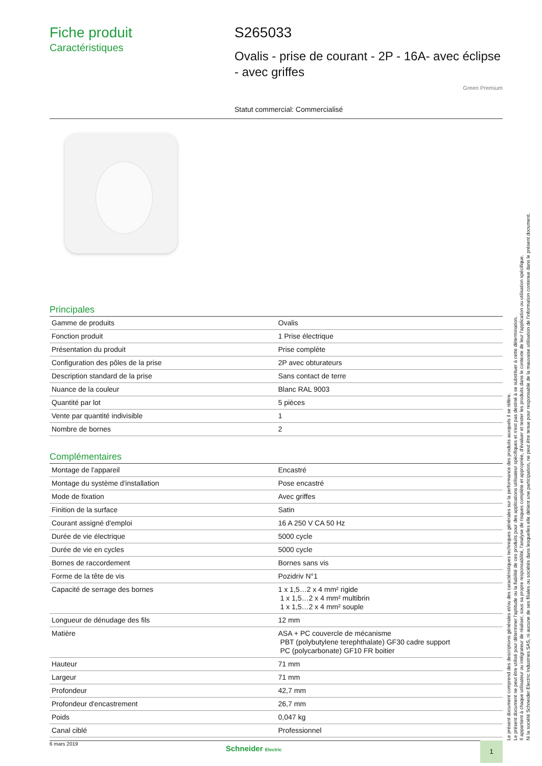Fiche produit
Caractéristiques
S265033
Ovalis - prise de courant - 2P - 16A- avec éclipse - avec griffes
Green Premium
Statut commercial: Commercialisé
Principales
| Gamme de produits | Ovalis |
| Fonction produit | 1 Prise électrique |
| Présentation du produit | Prise complète |
| Configuration des pôles de la prise | 2P avec obturateurs |
| Description standard de la prise | Sans contact de terre |
| Nuance de la couleur | Blanc RAL 9003 |
| Quantité par lot | 5 pièces |
| Vente par quantité indivisible | 1 |
| Nombre de bornes | 2 |
Complémentaires
| Montage de l'appareil | Encastré |
| Montage du système d'installation | Pose encastré |
| Mode de fixation | Avec griffes |
| Finition de la surface | Satin |
| Courant assigné d'emploi | 16 A 250 V CA 50 Hz |
| Durée de vie électrique | 5000 cycle |
| Durée de vie en cycles | 5000 cycle |
| Bornes de raccordement | Bornes sans vis |
| Forme de la tête de vis | Pozidriv N°1 |
| Capacité de serrage des bornes | 1 x 1,5…2 x 4 mm² rigide 1 x 1,5…2 x 4 mm² multibrin 1 x 1,5…2 x 4 mm² souple |
| Longueur de dénudage des fils | 12 mm |
| Matière | ASA + PC couvercle de mécanisme PBT (polybutylene terephthalate) GF30 cadre support PC (polycarbonate) GF10 FR boitier |
| Hauteur | 71 mm |
| Largeur | 71 mm |
| Profondeur | 42,7 mm |
| Profondeur d'encastrement | 26,7 mm |
| Poids | 0,047 kg |
| Canal ciblé | Professionnel |
Le présent document comprend des descriptions générales et/ou des caractéristiques techniques générales sur la performance des produits auxquels il se réfère.
Le présent document ne peut être utilisé pour déterminer l'aptitude ou la fiabilité de ces produits pour des applications utilisateur spécifiques et n'est pas destiné à se substituer à cette détermination.
Il appartient à chaque utilisateur ou intégrateur de réaliser, sous sa propre responsabilité, l'analyse de risques complète et appropriée, d'évaluer et tester les produits dans le contexte de leur l'application ou utilisation spécifique.
Ni la société Schneider Electric Industries SAS, ni aucune de ses filiales ou sociétés dans lesquelles elle détient une participation, ne peut être tenue pour responsable de la mauvaise utilisation de l'information contenue dans le présent document.
6 mars 2019 Schneider Electric 1